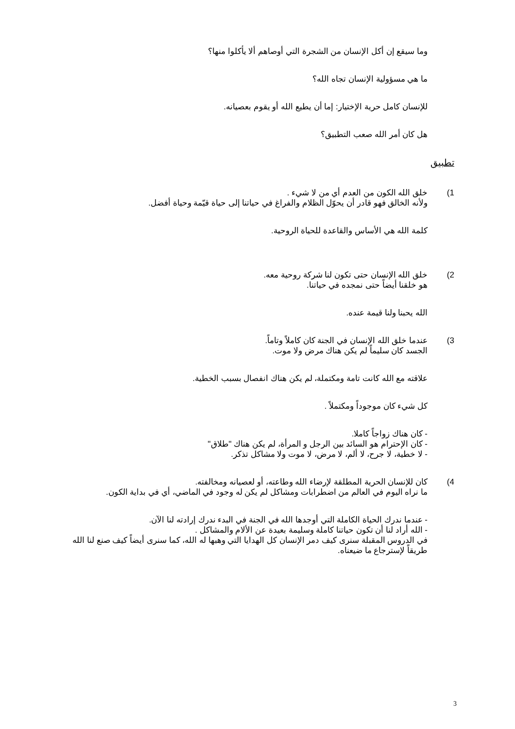وما سيقع إن أكل الإنسان من الشجرة التي أوصاهم ألا يأكلوا منها؟
ما هي مسؤولية الإنسان تجاه الله؟
للإنسان كامل حرية الإختيار: إما أن يطيع الله أو يقوم بعصيانه.
هل كان أمر الله صعب التطبيق؟
تطبيق
1) خلق الله الكون من العدم أي من لا شيء .
ولأنه الخالق فهو قادر أن يحوّل الظلام والفراغ في حياتنا إلى حياة قيّمة وحياة أفضل.
كلمة الله هي الأساس والقاعدة للحياة الروحية.
2) خلق الله الإنسان حتى تكون لنا شركة روحية معه.
هو خلقنا أيضاً حتى نمجده في حياتنا.
الله يحبنا ولنا قيمة عنده.
3) عندما خلق الله الإنسان في الجنة كان كاملاً وتاماً.
الجسد كان سليماً لم يكن هناك مرض ولا موت.
علاقته مع الله كانت تامة ومكتملة، لم يكن هناك انفصال بسبب الخطية.
كل شيء كان موجوداً ومكتملاً .
- كان هناك زواجاً كاملا.
- كان الإحترام هو السائد بين الرجل و المرأة، لم يكن هناك "طلاق"
- لا خطية، لا جرح، لا ألم، لا مرض، لا موت ولا مشاكل تذكر.
4) كان للإنسان الحرية المطلقة لإرضاء الله وطاعته، أو لعصيانه ومخالفته.
ما نراه اليوم في العالم من اضطرابات ومشاكل لم يكن له وجود في الماضي، أي في بداية الكون.
- عندما ندرك الحياة الكاملة التي أوجدها الله في الجنة في البدء ندرك إرادته لنا الآن.
- الله أراد لنا أن تكون حياتنا كاملة وسليمة بعيدة عن الألام والمشاكل .
في الدروس المقبلة سنرى كيف دمر الإنسان كل الهدايا التي وهبها له الله، كما سنرى أيضاً كيف صنع لنا الله طريقاً لإسترجاع ما ضيعناه.
3